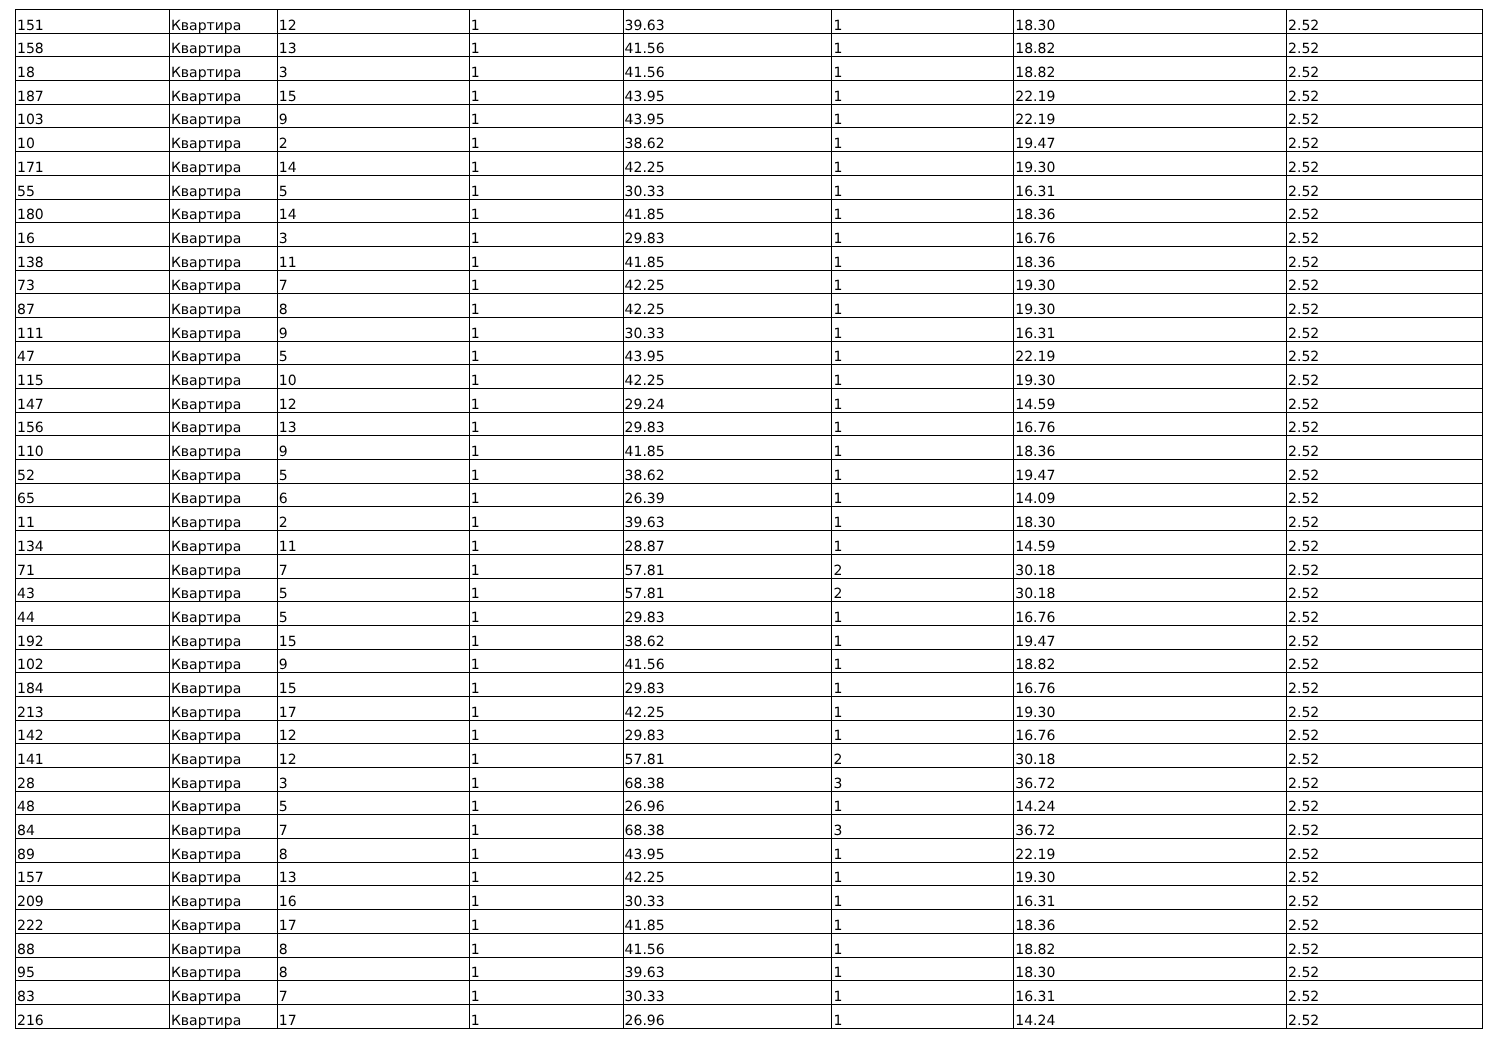| 151 | Квартира | 12 | 1 | 39.63 | 1 | 18.30 | 2.52 |
| 158 | Квартира | 13 | 1 | 41.56 | 1 | 18.82 | 2.52 |
| 18 | Квартира | 3 | 1 | 41.56 | 1 | 18.82 | 2.52 |
| 187 | Квартира | 15 | 1 | 43.95 | 1 | 22.19 | 2.52 |
| 103 | Квартира | 9 | 1 | 43.95 | 1 | 22.19 | 2.52 |
| 10 | Квартира | 2 | 1 | 38.62 | 1 | 19.47 | 2.52 |
| 171 | Квартира | 14 | 1 | 42.25 | 1 | 19.30 | 2.52 |
| 55 | Квартира | 5 | 1 | 30.33 | 1 | 16.31 | 2.52 |
| 180 | Квартира | 14 | 1 | 41.85 | 1 | 18.36 | 2.52 |
| 16 | Квартира | 3 | 1 | 29.83 | 1 | 16.76 | 2.52 |
| 138 | Квартира | 11 | 1 | 41.85 | 1 | 18.36 | 2.52 |
| 73 | Квартира | 7 | 1 | 42.25 | 1 | 19.30 | 2.52 |
| 87 | Квартира | 8 | 1 | 42.25 | 1 | 19.30 | 2.52 |
| 111 | Квартира | 9 | 1 | 30.33 | 1 | 16.31 | 2.52 |
| 47 | Квартира | 5 | 1 | 43.95 | 1 | 22.19 | 2.52 |
| 115 | Квартира | 10 | 1 | 42.25 | 1 | 19.30 | 2.52 |
| 147 | Квартира | 12 | 1 | 29.24 | 1 | 14.59 | 2.52 |
| 156 | Квартира | 13 | 1 | 29.83 | 1 | 16.76 | 2.52 |
| 110 | Квартира | 9 | 1 | 41.85 | 1 | 18.36 | 2.52 |
| 52 | Квартира | 5 | 1 | 38.62 | 1 | 19.47 | 2.52 |
| 65 | Квартира | 6 | 1 | 26.39 | 1 | 14.09 | 2.52 |
| 11 | Квартира | 2 | 1 | 39.63 | 1 | 18.30 | 2.52 |
| 134 | Квартира | 11 | 1 | 28.87 | 1 | 14.59 | 2.52 |
| 71 | Квартира | 7 | 1 | 57.81 | 2 | 30.18 | 2.52 |
| 43 | Квартира | 5 | 1 | 57.81 | 2 | 30.18 | 2.52 |
| 44 | Квартира | 5 | 1 | 29.83 | 1 | 16.76 | 2.52 |
| 192 | Квартира | 15 | 1 | 38.62 | 1 | 19.47 | 2.52 |
| 102 | Квартира | 9 | 1 | 41.56 | 1 | 18.82 | 2.52 |
| 184 | Квартира | 15 | 1 | 29.83 | 1 | 16.76 | 2.52 |
| 213 | Квартира | 17 | 1 | 42.25 | 1 | 19.30 | 2.52 |
| 142 | Квартира | 12 | 1 | 29.83 | 1 | 16.76 | 2.52 |
| 141 | Квартира | 12 | 1 | 57.81 | 2 | 30.18 | 2.52 |
| 28 | Квартира | 3 | 1 | 68.38 | 3 | 36.72 | 2.52 |
| 48 | Квартира | 5 | 1 | 26.96 | 1 | 14.24 | 2.52 |
| 84 | Квартира | 7 | 1 | 68.38 | 3 | 36.72 | 2.52 |
| 89 | Квартира | 8 | 1 | 43.95 | 1 | 22.19 | 2.52 |
| 157 | Квартира | 13 | 1 | 42.25 | 1 | 19.30 | 2.52 |
| 209 | Квартира | 16 | 1 | 30.33 | 1 | 16.31 | 2.52 |
| 222 | Квартира | 17 | 1 | 41.85 | 1 | 18.36 | 2.52 |
| 88 | Квартира | 8 | 1 | 41.56 | 1 | 18.82 | 2.52 |
| 95 | Квартира | 8 | 1 | 39.63 | 1 | 18.30 | 2.52 |
| 83 | Квартира | 7 | 1 | 30.33 | 1 | 16.31 | 2.52 |
| 216 | Квартира | 17 | 1 | 26.96 | 1 | 14.24 | 2.52 |